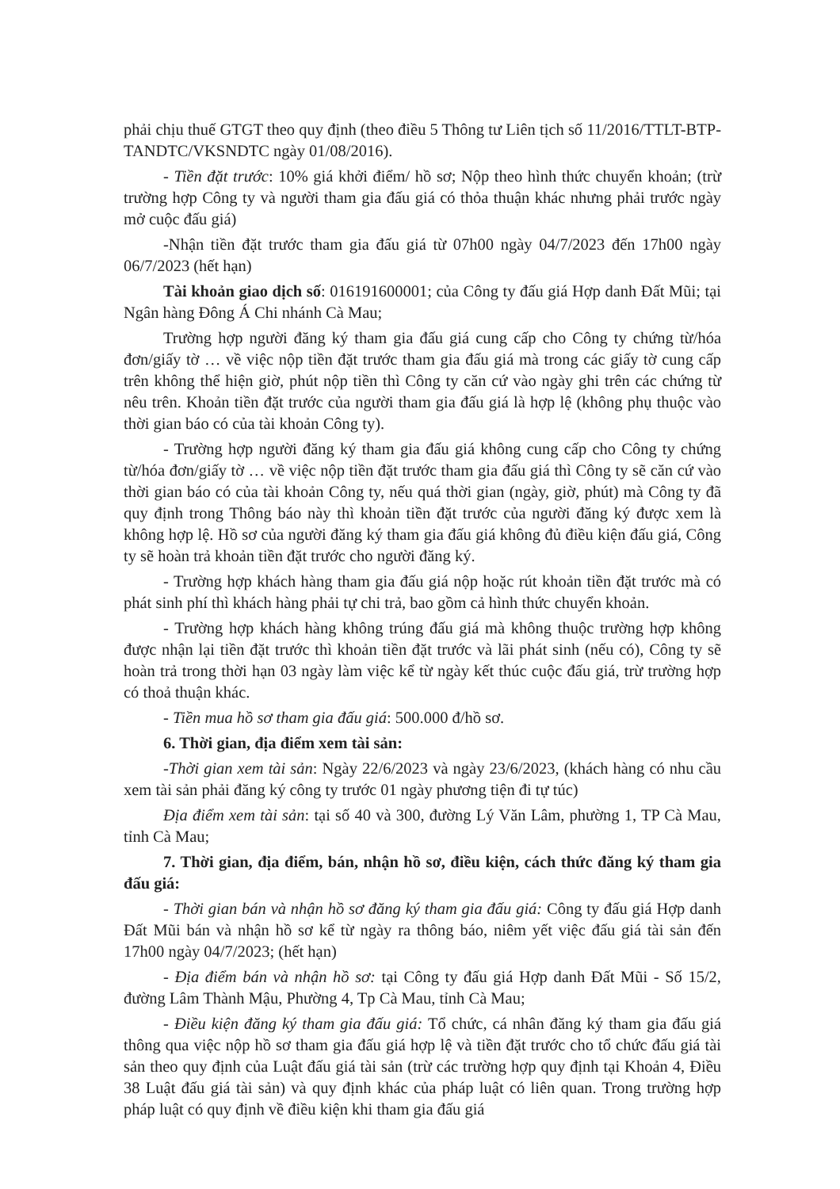phải chịu thuế GTGT theo quy định (theo điều 5 Thông tư Liên tịch số 11/2016/TTLT-BTP-TANDTC/VKSNDTC ngày 01/08/2016).
- Tiền đặt trước: 10% giá khởi điểm/ hồ sơ; Nộp theo hình thức chuyển khoản; (trừ trường hợp Công ty và người tham gia đấu giá có thỏa thuận khác nhưng phải trước ngày mở cuộc đấu giá)
-Nhận tiền đặt trước tham gia đấu giá từ 07h00 ngày 04/7/2023 đến 17h00 ngày 06/7/2023 (hết hạn)
Tài khoản giao dịch số: 016191600001; của Công ty đấu giá Hợp danh Đất Mũi; tại Ngân hàng Đông Á Chi nhánh Cà Mau;
Trường hợp người đăng ký tham gia đấu giá cung cấp cho Công ty chứng từ/hóa đơn/giấy tờ … về việc nộp tiền đặt trước tham gia đấu giá mà trong các giấy tờ cung cấp trên không thể hiện giờ, phút nộp tiền thì Công ty căn cứ vào ngày ghi trên các chứng từ nêu trên. Khoản tiền đặt trước của người tham gia đấu giá là hợp lệ (không phụ thuộc vào thời gian báo có của tài khoản Công ty).
- Trường hợp người đăng ký tham gia đấu giá không cung cấp cho Công ty chứng từ/hóa đơn/giấy tờ … về việc nộp tiền đặt trước tham gia đấu giá thì Công ty sẽ căn cứ vào thời gian báo có của tài khoản Công ty, nếu quá thời gian (ngày, giờ, phút) mà Công ty đã quy định trong Thông báo này thì khoản tiền đặt trước của người đăng ký được xem là không hợp lệ. Hồ sơ của người đăng ký tham gia đấu giá không đủ điều kiện đấu giá, Công ty sẽ hoàn trả khoản tiền đặt trước cho người đăng ký.
- Trường hợp khách hàng tham gia đấu giá nộp hoặc rút khoản tiền đặt trước mà có phát sinh phí thì khách hàng phải tự chi trả, bao gồm cả hình thức chuyển khoản.
- Trường hợp khách hàng không trúng đấu giá mà không thuộc trường hợp không được nhận lại tiền đặt trước thì khoản tiền đặt trước và lãi phát sinh (nếu có), Công ty sẽ hoàn trả trong thời hạn 03 ngày làm việc kể từ ngày kết thúc cuộc đấu giá, trừ trường hợp có thoả thuận khác.
- Tiền mua hồ sơ tham gia đấu giá: 500.000 đ/hồ sơ.
6. Thời gian, địa điểm xem tài sản:
-Thời gian xem tài sản: Ngày 22/6/2023 và ngày 23/6/2023, (khách hàng có nhu cầu xem tài sản phải đăng ký công ty trước 01 ngày phương tiện đi tự túc)
Địa điểm xem tài sản: tại số 40 và 300, đường Lý Văn Lâm, phường 1, TP Cà Mau, tỉnh Cà Mau;
7. Thời gian, địa điểm, bán, nhận hồ sơ, điều kiện, cách thức đăng ký tham gia đấu giá:
- Thời gian bán và nhận hồ sơ đăng ký tham gia đấu giá: Công ty đấu giá Hợp danh Đất Mũi bán và nhận hồ sơ kể từ ngày ra thông báo, niêm yết việc đấu giá tài sản đến 17h00 ngày 04/7/2023; (hết hạn)
- Địa điểm bán và nhận hồ sơ: tại Công ty đấu giá Hợp danh Đất Mũi - Số 15/2, đường Lâm Thành Mậu, Phường 4, Tp Cà Mau, tỉnh Cà Mau;
- Điều kiện đăng ký tham gia đấu giá: Tổ chức, cá nhân đăng ký tham gia đấu giá thông qua việc nộp hồ sơ tham gia đấu giá hợp lệ và tiền đặt trước cho tổ chức đấu giá tài sản theo quy định của Luật đấu giá tài sản (trừ các trường hợp quy định tại Khoản 4, Điều 38 Luật đấu giá tài sản) và quy định khác của pháp luật có liên quan. Trong trường hợp pháp luật có quy định về điều kiện khi tham gia đấu giá